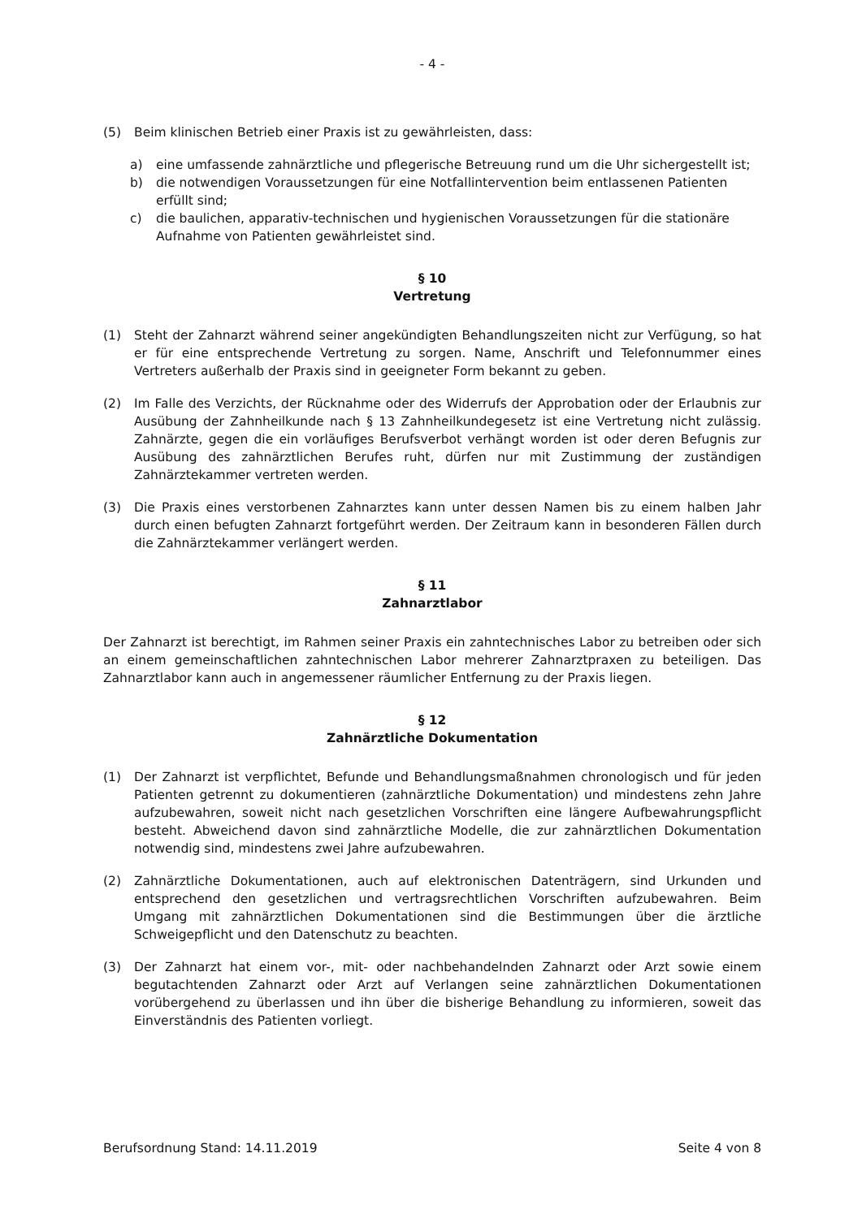- 4 -
(5) Beim klinischen Betrieb einer Praxis ist zu gewährleisten, dass:
a) eine umfassende zahnärztliche und pflegerische Betreuung rund um die Uhr sichergestellt ist;
b) die notwendigen Voraussetzungen für eine Notfallintervention beim entlassenen Patienten erfüllt sind;
c) die baulichen, apparativ-technischen und hygienischen Voraussetzungen für die stationäre Aufnahme von Patienten gewährleistet sind.
§ 10
Vertretung
(1) Steht der Zahnarzt während seiner angekündigten Behandlungszeiten nicht zur Verfügung, so hat er für eine entsprechende Vertretung zu sorgen. Name, Anschrift und Telefonnummer eines Vertreters außerhalb der Praxis sind in geeigneter Form bekannt zu geben.
(2) Im Falle des Verzichts, der Rücknahme oder des Widerrufs der Approbation oder der Erlaubnis zur Ausübung der Zahnheilkunde nach § 13 Zahnheilkundegesetz ist eine Vertretung nicht zulässig. Zahnärzte, gegen die ein vorläufiges Berufsverbot verhängt worden ist oder deren Befugnis zur Ausübung des zahnärztlichen Berufes ruht, dürfen nur mit Zustimmung der zuständigen Zahnärztekammer vertreten werden.
(3) Die Praxis eines verstorbenen Zahnarztes kann unter dessen Namen bis zu einem halben Jahr durch einen befugten Zahnarzt fortgeführt werden. Der Zeitraum kann in besonderen Fällen durch die Zahnärztekammer verlängert werden.
§ 11
Zahnarztlabor
Der Zahnarzt ist berechtigt, im Rahmen seiner Praxis ein zahntechnisches Labor zu betreiben oder sich an einem gemeinschaftlichen zahntechnischen Labor mehrerer Zahnarztpraxen zu beteiligen. Das Zahnarztlabor kann auch in angemessener räumlicher Entfernung zu der Praxis liegen.
§ 12
Zahnärztliche Dokumentation
(1) Der Zahnarzt ist verpflichtet, Befunde und Behandlungsmaßnahmen chronologisch und für jeden Patienten getrennt zu dokumentieren (zahnärztliche Dokumentation) und mindestens zehn Jahre aufzubewahren, soweit nicht nach gesetzlichen Vorschriften eine längere Aufbewahrungspflicht besteht. Abweichend davon sind zahnärztliche Modelle, die zur zahnärztlichen Dokumentation notwendig sind, mindestens zwei Jahre aufzubewahren.
(2) Zahnärztliche Dokumentationen, auch auf elektronischen Datenträgern, sind Urkunden und entsprechend den gesetzlichen und vertragsrechtlichen Vorschriften aufzubewahren. Beim Umgang mit zahnärztlichen Dokumentationen sind die Bestimmungen über die ärztliche Schweigepflicht und den Datenschutz zu beachten.
(3) Der Zahnarzt hat einem vor-, mit- oder nachbehandelnden Zahnarzt oder Arzt sowie einem begutachtenden Zahnarzt oder Arzt auf Verlangen seine zahnärztlichen Dokumentationen vorübergehend zu überlassen und ihn über die bisherige Behandlung zu informieren, soweit das Einverständnis des Patienten vorliegt.
Berufsordnung Stand: 14.11.2019 Seite 4 von 8